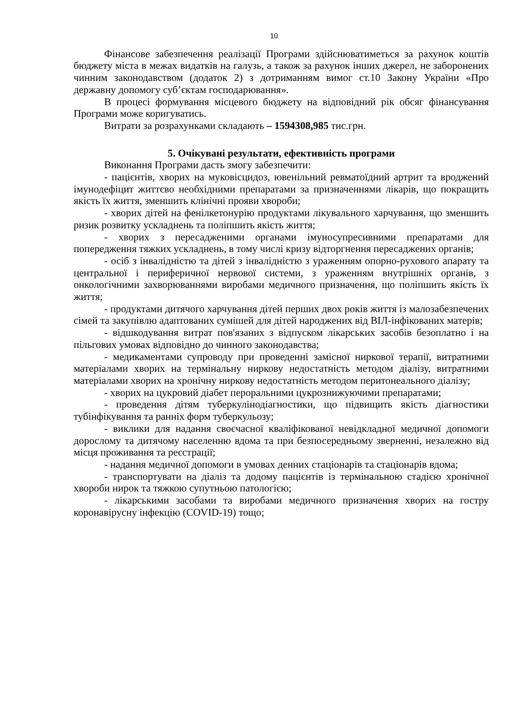10
Фінансове забезпечення реалізації Програми здійснюватиметься за рахунок коштів бюджету міста в межах видатків на галузь, а також за рахунок інших джерел, не заборонених чинним законодавством (додаток 2) з дотриманням вимог ст.10 Закону України «Про державну допомогу суб’єктам господарювання».
В процесі формування місцевого бюджету на відповідний рік обсяг фінансування Програми може коригуватись.
Витрати за розрахунками складають – 1594308,985 тис.грн.
5. Очікувані результати, ефективність програми
Виконання Програми дасть змогу забезпечити:
- пацієнтів, хворих на муковісцидоз, ювенільний ревматоїдний артрит та вроджений імунодефіцит життєво необхідними препаратами за призначеннями лікарів, що покращить якість їх життя, зменшить клінічні прояви хвороби;
- хворих дітей на фенілкетонурію продуктами лікувального харчування, що зменшить ризик розвитку ускладнень та поліпшить якість життя;
- хворих з пересадженими органами імуносупресивними препаратами для попередження тяжких ускладнень, в тому числі кризу відторгнення пересаджених органів;
- осіб з інвалідністю та дітей з інвалідністю з ураженням опорно-рухового апарату та центральної і периферичної нервової системи, з ураженням внутрішніх органів, з онкологічними захворюваннями виробами медичного призначення, що поліпшить якість їх життя;
- продуктами дитячого харчування дітей перших двох років життя із малозабезпечених сімей та закупівлю адаптованих сумішей для дітей народжених від ВІЛ-інфікованих матерів;
- відшкодування витрат пов'язаних з відпуском лікарських засобів безоплатно і на пільгових умовах відповідно до чинного законодавства;
- медикаментами супроводу при проведенні замісної ниркової терапії, витратними матеріалами хворих на термінальну ниркову недостатність методом діалізу, витратними матеріалами хворих на хронічну ниркову недостатність методом перитонеального діалізу;
- хворих на цукровий діабет пероральними цукрознижуючими препаратами;
- проведення дітям туберкулінодіагностики, що підвищить якість діагностики тубінфікування та ранніх форм туберкульозу;
- виклики для надання своєчасної кваліфікованої невідкладної медичної допомоги дорослому та дитячому населенню вдома та при безпосередньому зверненні, незалежно від місця проживання та реєстрації;
- надання медичної допомоги в умовах денних стаціонарів та стаціонарів вдома;
- транспортувати на діаліз та додому пацієнтів із термінальною стадією хронічної хвороби нирок та тяжкою супутньою патологією;
- лікарськими засобами та виробами медичного призначення хворих на гостру коронавірусну інфекцію (COVID-19) тощо;